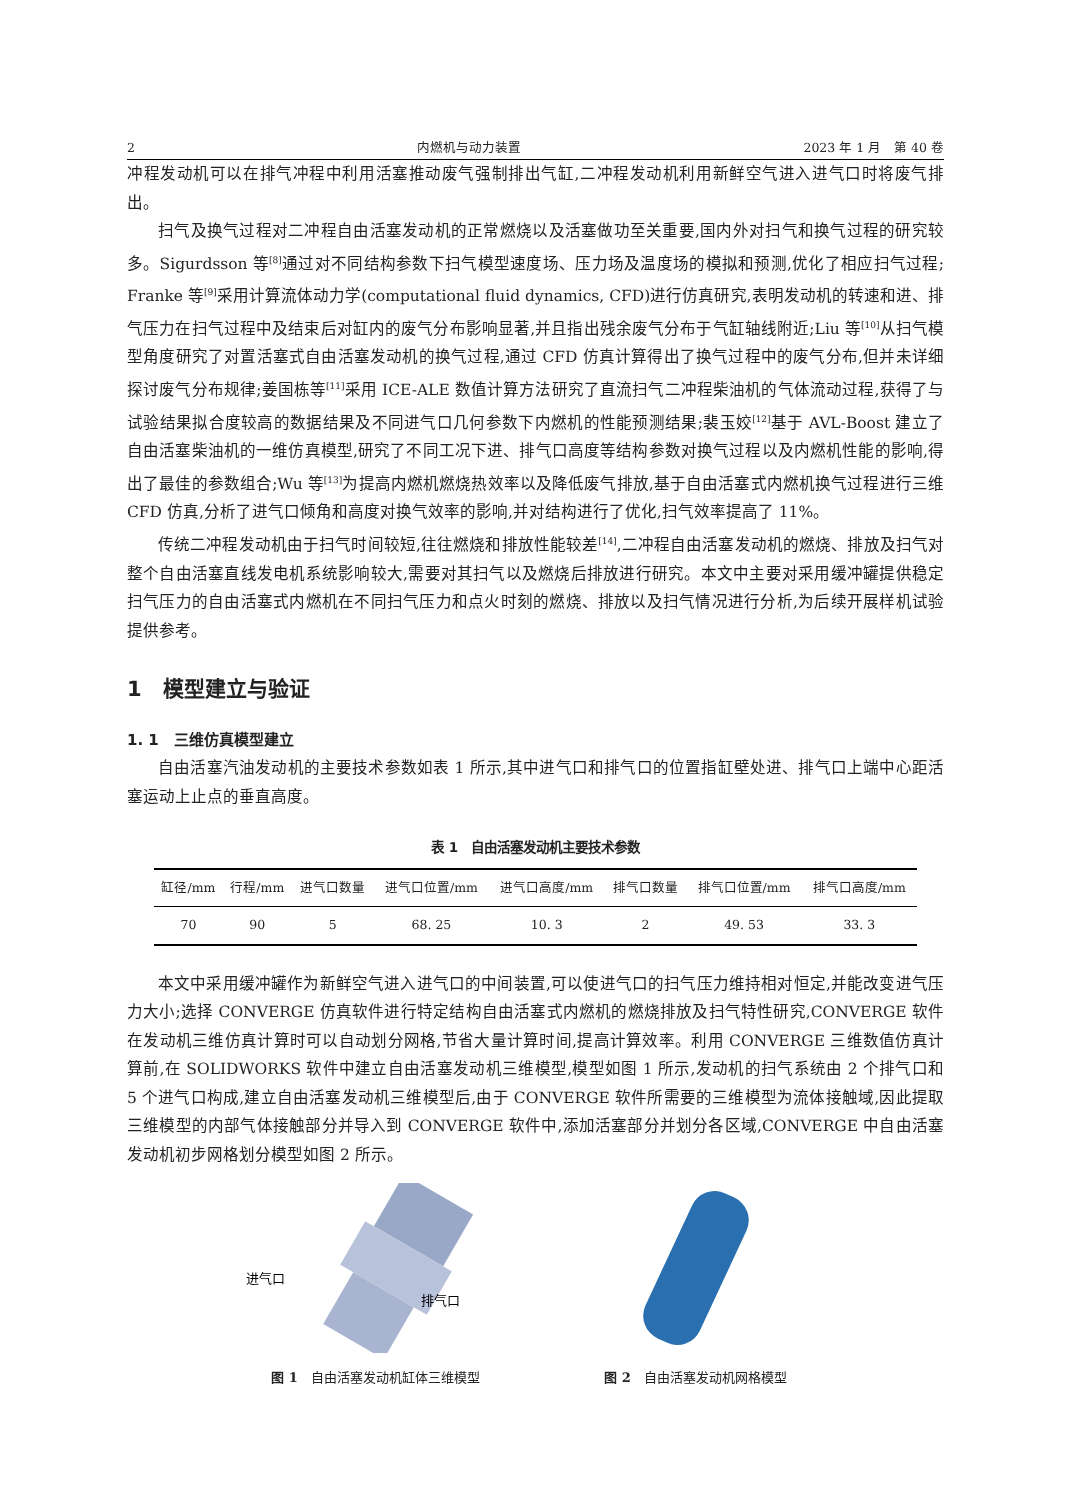2 内燃机与动力装置 2023 年 1 月　第 40 卷
冲程发动机可以在排气冲程中利用活塞推动废气强制排出气缸,二冲程发动机利用新鲜空气进入进气口时将废气排出。
扫气及换气过程对二冲程自由活塞发动机的正常燃烧以及活塞做功至关重要,国内外对扫气和换气过程的研究较多。Sigurdsson 等<sup>[8]</sup>通过对不同结构参数下扫气模型速度场、压力场及温度场的模拟和预测,优化了相应扫气过程; Franke 等<sup>[9]</sup>采用计算流体动力学(computational fluid dynamics, CFD)进行仿真研究,表明发动机的转速和进、排气压力在扫气过程中及结束后对缸内的废气分布影响显著,并且指出残余废气分布于气缸轴线附近;Liu 等<sup>[10]</sup>从扫气模型角度研究了对置活塞式自由活塞发动机的换气过程,通过 CFD 仿真计算得出了换气过程中的废气分布,但并未详细探讨废气分布规律;姜国栋等<sup>[11]</sup>采用 ICE-ALE 数值计算方法研究了直流扫气二冲程柴油机的气体流动过程,获得了与试验结果拟合度较高的数据结果及不同进气口几何参数下内燃机的性能预测结果;裴玉姣<sup>[12]</sup>基于 AVL-Boost 建立了自由活塞柴油机的一维仿真模型,研究了不同工况下进、排气口高度等结构参数对换气过程以及内燃机性能的影响,得出了最佳的参数组合;Wu 等<sup>[13]</sup>为提高内燃机燃烧热效率以及降低废气排放,基于自由活塞式内燃机换气过程进行三维 CFD 仿真,分析了进气口倾角和高度对换气效率的影响,并对结构进行了优化,扫气效率提高了 11%。
传统二冲程发动机由于扫气时间较短,往往燃烧和排放性能较差<sup>[14]</sup>,二冲程自由活塞发动机的燃烧、排放及扫气对整个自由活塞直线发电机系统影响较大,需要对其扫气以及燃烧后排放进行研究。本文中主要对采用缓冲罐提供稳定扫气压力的自由活塞式内燃机在不同扫气压力和点火时刻的燃烧、排放以及扫气情况进行分析,为后续开展样机试验提供参考。
1　模型建立与验证
1. 1　三维仿真模型建立
自由活塞汽油发动机的主要技术参数如表 1 所示,其中进气口和排气口的位置指缸壁处进、排气口上端中心距活塞运动上止点的垂直高度。
表 1　自由活塞发动机主要技术参数
| 缸径/mm | 行程/mm | 进气口数量 | 进气口位置/mm | 进气口高度/mm | 排气口数量 | 排气口位置/mm | 排气口高度/mm |
| --- | --- | --- | --- | --- | --- | --- | --- |
| 70 | 90 | 5 | 68. 25 | 10. 3 | 2 | 49. 53 | 33. 3 |
本文中采用缓冲罐作为新鲜空气进入进气口的中间装置,可以使进气口的扫气压力维持相对恒定,并能改变进气压力大小;选择 CONVERGE 仿真软件进行特定结构自由活塞式内燃机的燃烧排放及扫气特性研究,CONVERGE 软件在发动机三维仿真计算时可以自动划分网格,节省大量计算时间,提高计算效率。利用 CONVERGE 三维数值仿真计算前,在 SOLIDWORKS 软件中建立自由活塞发动机三维模型,模型如图 1 所示,发动机的扫气系统由 2 个排气口和 5 个进气口构成,建立自由活塞发动机三维模型后,由于 CONVERGE 软件所需要的三维模型为流体接触域,因此提取三维模型的内部气体接触部分并导入到 CONVERGE 软件中,添加活塞部分并划分各区域,CONVERGE 中自由活塞发动机初步网格划分模型如图 2 所示。
进气口
排气口
图 1　自由活塞发动机缸体三维模型
图 2　自由活塞发动机网格模型